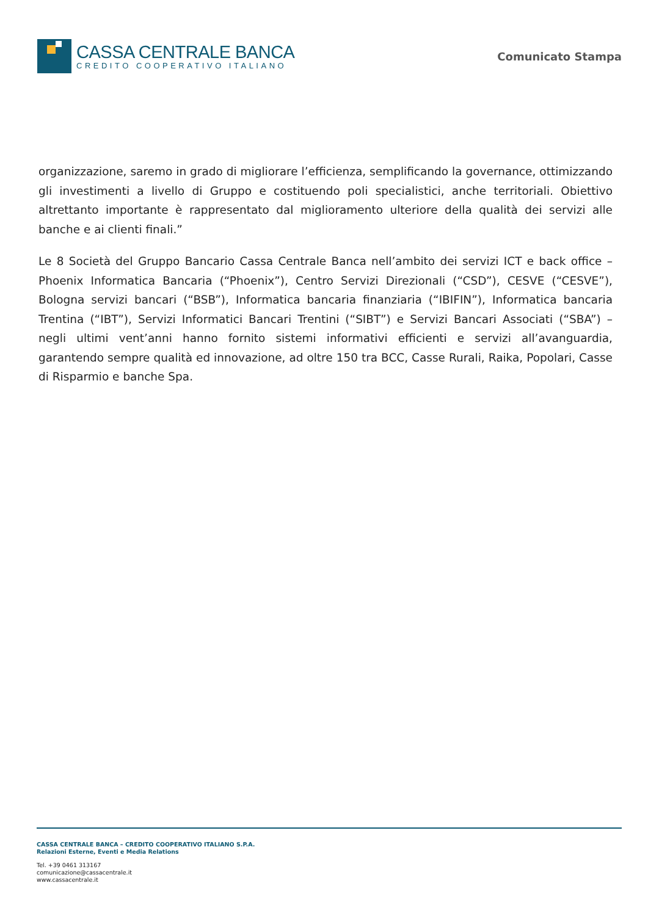CASSA CENTRALE BANCA
CREDITO COOPERATIVO ITALIANO
Comunicato Stampa
organizzazione, saremo in grado di migliorare l’efficienza, semplificando la governance, ottimizzando gli investimenti a livello di Gruppo e costituendo poli specialistici, anche territoriali. Obiettivo altrettanto importante è rappresentato dal miglioramento ulteriore della qualità dei servizi alle banche e ai clienti finali.”
Le 8 Società del Gruppo Bancario Cassa Centrale Banca nell’ambito dei servizi ICT e back office – Phoenix Informatica Bancaria (“Phoenix”), Centro Servizi Direzionali (“CSD”), CESVE (“CESVE”), Bologna servizi bancari (“BSB”), Informatica bancaria finanziaria (“IBIFIN”), Informatica bancaria Trentina (“IBT”), Servizi Informatici Bancari Trentini (“SIBT”) e Servizi Bancari Associati (“SBA”) – negli ultimi vent’anni hanno fornito sistemi informativi efficienti e servizi all’avanguardia, garantendo sempre qualità ed innovazione, ad oltre 150 tra BCC, Casse Rurali, Raika, Popolari, Casse di Risparmio e banche Spa.
CASSA CENTRALE BANCA – CREDITO COOPERATIVO ITALIANO S.P.A.
Relazioni Esterne, Eventi e Media Relations
Tel. +39 0461 313167
comunicazione@cassacentrale.it
www.cassacentrale.it